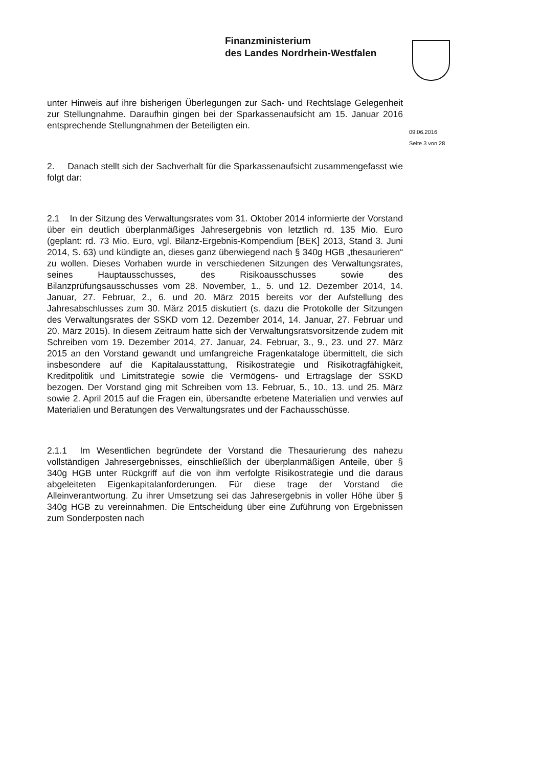Finanzministerium
des Landes Nordrhein-Westfalen
09.06.2016
Seite 3 von 28
unter Hinweis auf ihre bisherigen Überlegungen zur Sach- und Rechtslage Gelegenheit zur Stellungnahme. Daraufhin gingen bei der Sparkassenaufsicht am 15. Januar 2016 entsprechende Stellungnahmen der Beteiligten ein.
2. Danach stellt sich der Sachverhalt für die Sparkassenaufsicht zusammengefasst wie folgt dar:
2.1 In der Sitzung des Verwaltungsrates vom 31. Oktober 2014 informierte der Vorstand über ein deutlich überplanmäßiges Jahresergebnis von letztlich rd. 135 Mio. Euro (geplant: rd. 73 Mio. Euro, vgl. Bilanz-Ergebnis-Kompendium [BEK] 2013, Stand 3. Juni 2014, S. 63) und kündigte an, dieses ganz überwiegend nach § 340g HGB „thesaurieren“ zu wollen. Dieses Vorhaben wurde in verschiedenen Sitzungen des Verwaltungsrates, seines Hauptausschusses, des Risikoausschusses sowie des Bilanzprüfungsausschusses vom 28. November, 1., 5. und 12. Dezember 2014, 14. Januar, 27. Februar, 2., 6. und 20. März 2015 bereits vor der Aufstellung des Jahresabschlusses zum 30. März 2015 diskutiert (s. dazu die Protokolle der Sitzungen des Verwaltungsrates der SSKD vom 12. Dezember 2014, 14. Januar, 27. Februar und 20. März 2015). In diesem Zeitraum hatte sich der Verwaltungsratsvorsitzende zudem mit Schreiben vom 19. Dezember 2014, 27. Januar, 24. Februar, 3., 9., 23. und 27. März 2015 an den Vorstand gewandt und umfangreiche Fragenkataloge übermittelt, die sich insbesondere auf die Kapitalausstattung, Risikostrategie und Risikotragfähigkeit, Kreditpolitik und Limitstrategie sowie die Vermögens- und Ertragslage der SSKD bezogen. Der Vorstand ging mit Schreiben vom 13. Februar, 5., 10., 13. und 25. März sowie 2. April 2015 auf die Fragen ein, übersandte erbetene Materialien und verwies auf Materialien und Beratungen des Verwaltungsrates und der Fachausschüsse.
2.1.1 Im Wesentlichen begründete der Vorstand die Thesaurierung des nahezu vollständigen Jahresergebnisses, einschließlich der überplanmäßigen Anteile, über § 340g HGB unter Rückgriff auf die von ihm verfolgte Risikostrategie und die daraus abgeleiteten Eigenkapitalanforderungen. Für diese trage der Vorstand die Alleinverantwortung. Zu ihrer Umsetzung sei das Jahresergebnis in voller Höhe über § 340g HGB zu vereinnahmen. Die Entscheidung über eine Zuführung von Ergebnissen zum Sonderposten nach